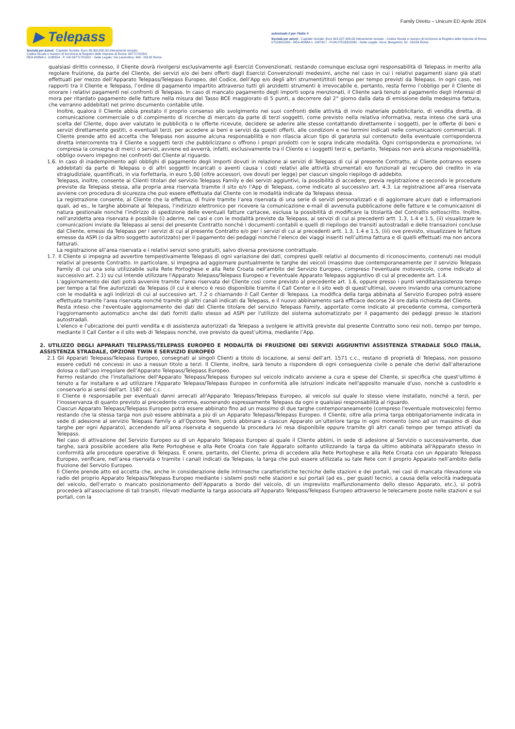Family Diretto – Unicum ED Aprile 2024
▶ Telepass
Società per azioni - Capitale Sociale: Euro 26.000.000,00 interamente versato
Codice fiscale e numero di iscrizione al Registro delle Imprese di Roma: 09771701001
REA-ROMA n. 1188554 - P. IVA 09771701001 - Sede Legale: Via Laurentina, 449 - 00142 Roma
autostrade // per l'italia ®
Società per azioni - Capitale Sociale: Euro 622.027.000,00 interamente versato - Codice fiscale e numero di iscrizione al Registro delle Imprese di Roma: 07516911000 - REA-ROMA n. 1037417 - P.IVA 07516911000 - Sede Legale: Via A. Bergamini, 50 - 00159 Roma
qualsiasi diritto connesso, il Cliente dovrà rivolgersi esclusivamente agli Esercizi Convenzionati, restando comunque esclusa ogni responsabilità di Telepass in merito alla regolare fruizione, da parte del Cliente, dei servizi e/o dei beni offerti dagli Esercizi Convenzionati medesimi, anche nel caso in cui i relativi pagamenti siano già stati effettuati per mezzo dell’Apparato Telepass/Telepass Europeo, del Codice, dell’App e/o degli altri strumenti/titoli tempo per tempo previsti da Telepass. In ogni caso, nei rapporti tra il Cliente e Telepass, l’ordine di pagamento impartito attraverso tutti gli anzidetti strumenti è irrevocabile e, pertanto, resta fermo l’obbligo per il Cliente di onorare i relativi pagamenti nei confronti di Telepass. In caso di mancato pagamento degli importi sopra menzionati, il Cliente sarà tenuto al pagamento degli interessi di mora per ritardato pagamento delle fatture nella misura del Tasso BCE maggiorato di 5 punti, a decorrere dal 2° giorno dalla data di emissione della medesima fattura, che verranno addebitati nel primo documento contabile utile.
Inoltre, qualora il Cliente abbia prestato il proprio consenso allo svolgimento nei suoi confronti delle attività di invio materiale pubblicitario, di vendita diretta, di comunicazione commerciale o di compimento di ricerche di mercato da parte di terzi soggetti, come previsto nella relativa informativa, resta inteso che sarà una scelta del Cliente, dopo aver valutato le pubblicità o le offerte ricevute, decidere se aderire alle stesse contattando direttamente i soggetti, per le offerte di beni e servizi direttamente gestiti, o eventuali terzi, per accedere ai beni e servizi da questi offerti, alle condizioni e nei termini indicati nelle comunicazioni commerciali. Il Cliente prende atto ed accetta che Telepass non assume alcuna responsabilità e non rilascia alcun tipo di garanzia sul contenuto della eventuale corrispondenza diretta intercorrente tra il Cliente e soggetti terzi che pubblicizzano o offrono i propri prodotti con le sopra indicate modalità. Ogni corrispondenza e promozione, ivi compresa la consegna di merci o servizi, avviene ed avverrà, infatti, esclusivamente tra il Cliente e i soggetti terzi e, pertanto, Telepass non avrà alcuna responsabilità, obbligo ovvero impegno nei confronti del Cliente al riguardo.
1.6. In caso di inadempimento agli obblighi di pagamento degli importi dovuti in relazione ai servizi di Telepass di cui al presente Contratto, al Cliente potranno essere addebitati da parte di Telepass o di altri soggetti incaricati o aventi causa i costi relativi alle attività strumentali e/o funzionali al recupero del credito in via stragiudiziale, quantificati, in via forfettaria, in euro 5,00 (oltre accessori, ove dovuti per legge) per ciascun singolo riepilogo di addebito.
Telepass, inoltre, consente ai Clienti titolari del servizio Telepass Family e dei servizi aggiuntivi, la possibilità di accedere, previa registrazione e secondo le procedure previste da Telepass stessa, alla propria area riservata tramite il sito e/o l’App di Telepass, come indicato al successivo art. 4.3. La registrazione all’area riservata avviene con procedura di sicurezza che può essere effettuata dal Cliente con le modalità indicate da Telepass stessa.
La registrazione consente, al Cliente che la effettua, di fruire tramite l’area riservata di una serie di servizi personalizzati e di aggiornare alcuni dati e informazioni quali, ad es., le targhe abbinate al Telepass, l’indirizzo elettronico per ricevere la comunicazione e-mail di avvenuta pubblicazione delle fatture e le comunicazioni di natura gestionale nonché l’indirizzo di spedizione delle eventuali fatture cartacee, esclusa la possibilità di modificare la titolarità del Contratto sottoscritto. Inoltre, nell’anzidetta area riservata è possibile (i) aderire, nei casi e con le modalità previste da Telepass, ai servizi di cui ai precedenti artt. 1.3, 1.4 e 1.5, (ii) visualizzare le comunicazioni inviate da Telepass ai sensi del presente Contratto nonché i documenti contabili e quelli di riepilogo dei transiti autostradali e delle transazioni concluse dal Cliente, emessi da Telepass per i servizi di cui al presente Contratto e/o per i servizi di cui ai precedenti artt. 1.3, 1.4 e 1.5, (iii) ove previsto, visualizzare le fatture emesse da ASPI (o da altro soggetto autorizzato) per il pagamento dei pedaggi nonché l’elenco dei viaggi inseriti nell’ultima fattura e di quelli effettuati ma non ancora fatturati.
La registrazione all’area riservata e i relativi servizi sono gratuiti, salvo diversa previsione contrattuale.
1.7. Il Cliente si impegna ad avvertire tempestivamente Telepass di ogni variazione dei dati, compresi quelli relativi al documento di riconoscimento, contenuti nei moduli relativi al presente Contratto. In particolare, si impegna ad aggiornare puntualmente le targhe dei veicoli (massimo due contemporaneamente per il servizio Telepass Family di cui una sola utilizzabile sulla Rete Portoghese e alla Rete Croata nell'ambito del Servizio Europeo, compreso l'eventuale motoveicolo, come indicato al successivo art. 2.1) su cui intende utilizzare l'Apparato Telepass/Telepass Europeo e l'eventuale Apparato Telepass aggiuntivo di cui al precedente art. 1.4.
L'aggiornamento dei dati potrà avvenire tramite l'area riservata del Cliente così come previsto al precedente art. 1.6, oppure presso i punti vendita/assistenza tempo per tempo a tal fine autorizzati da Telepass (il cui è elenco è reso disponibile tramite il Call Center e il sito web di quest’ultima), ovvero inviando una comunicazione con le modalità e agli indirizzi di cui al successivo art. 7.2 o chiamando il Call Center di Telepass. La modifica della targa abbinata al Servizio Europeo potrà essere effettuata tramite l'area riservata nonché tramite gli altri canali indicati da Telepass, e il nuovo abbinamento sarà efficace decorse 24 ore dalla richiesta del Cliente.
Resta inteso che l'eventuale aggiornamento dei dati del Cliente titolare del servizio Telepass Family, apportato come indicato al precedente comma, comporterà l'aggiornamento automatico anche dei dati forniti dallo stesso ad ASPI per l'utilizzo del sistema automatizzato per il pagamento dei pedaggi presso le stazioni autostradali.
L'elenco e l’ubicazione dei punti vendita e di assistenza autorizzati da Telepass a svolgere le attività previste dal presente Contratto sono resi noti, tempo per tempo, mediante il Call Center e il sito web di Telepass nonché, ove previsto da quest’ultima, mediante l’App.
2. UTILIZZO DEGLI APPARATI TELEPASS/TELEPASS EUROPEO E MODALITÀ DI FRUIZIONE DEI SERVIZI AGGIUNTIVI ASSISTENZA STRADALE SOLO ITALIA, ASSISTENZA STRADALE, OPZIONE TWIN E SERVIZIO EUROPEO
2.1 Gli Apparati Telepass/Telepass Europeo, consegnati ai singoli Clienti a titolo di locazione, ai sensi dell’art. 1571 c.c., restano di proprietà di Telepass, non possono essere ceduti né concessi in uso a nessun titolo a terzi. Il Cliente, inoltre, sarà tenuto a rispondere di ogni conseguenza civile o penale che derivi dall’alterazione dolosa o dall’uso irregolare dell’Apparato Telepass/Telepass Europeo.
Fermo restando che l'installazione dell'Apparato Telepass/Telepass Europeo sul veicolo indicato avviene a cura e spese del Cliente, si specifica che quest'ultimo è tenuto a far installare e ad utilizzare l'Apparato Telepass/Telepass Europeo in conformità alle istruzioni indicate nell'apposito manuale d'uso, nonché a custodirlo e conservarlo ai sensi dell'art. 1587 del c.c.
Il Cliente è responsabile per eventuali danni arrecati all'Apparato Telepass/Telepass Europeo, al veicolo sul quale lo stesso viene installato, nonché a terzi, per l'inosservanza di quanto previsto al precedente comma, esonerando espressamente Telepass da ogni e qualsiasi responsabilità al riguardo.
Ciascun Apparato Telepass/Telepass Europeo potrà essere abbinato fino ad un massimo di due targhe contemporaneamente (compreso l'eventuale motoveicolo) fermo restando che la stessa targa non può essere abbinata a più di un Apparato Telepass/Telepass Europeo. Il Cliente, oltre alla prima targa obbligatoriamente indicata in sede di adesione al servizio Telepass Family o all’Opzione Twin, potrà abbinare a ciascun Apparato un’ulteriore targa in ogni momento (sino ad un massimo di due targhe per ogni Apparato), accendendo all’area riservata e seguendo la procedura ivi resa disponibile oppure tramite gli altri canali tempo per tempo attivati da Telepass.
Nel caso di attivazione del Servizio Europeo su di un Apparato Telepass Europeo al quale il Cliente abbini, in sede di adesione al Servizio o successivamente, due targhe, sarà possibile accedere alla Rete Portoghese e alla Rete Croata con tale Apparato soltanto utilizzando la targa da ultimo abbinata all'Apparato stesso in conformità alle procedure operative di Telepass. È onere, pertanto, del Cliente, prima di accedere alla Rete Portoghese e alla Rete Croata con un Apparato Telepass Europeo, verificare, nell’area riservata o tramite i canali indicati da Telepass, la targa che può essere utilizzata su tale Rete con il proprio Apparato nell’ambito della fruizione del Servizio Europeo.
Il Cliente prende atto ed accetta che, anche in considerazione delle intrinseche caratteristiche tecniche delle stazioni e dei portali, nei casi di mancata rilevazione via radio del proprio Apparato Telepass/Telepass Europeo mediante i sistemi posti nelle stazioni e sui portali (ad es., per guasti tecnici, a causa della velocità inadeguata del veicolo, dell’errato o mancato posizionamento dell’Apparato a bordo del veicolo, di un imprevisto malfunzionamento dello stesso Apparato, etc.), si potrà procederà all’associazione di tali transiti, rilevati mediante la targa associata all’Apparato Telepass/Telepass Europeo attraverso le telecamere poste nelle stazioni e sui portali, con la